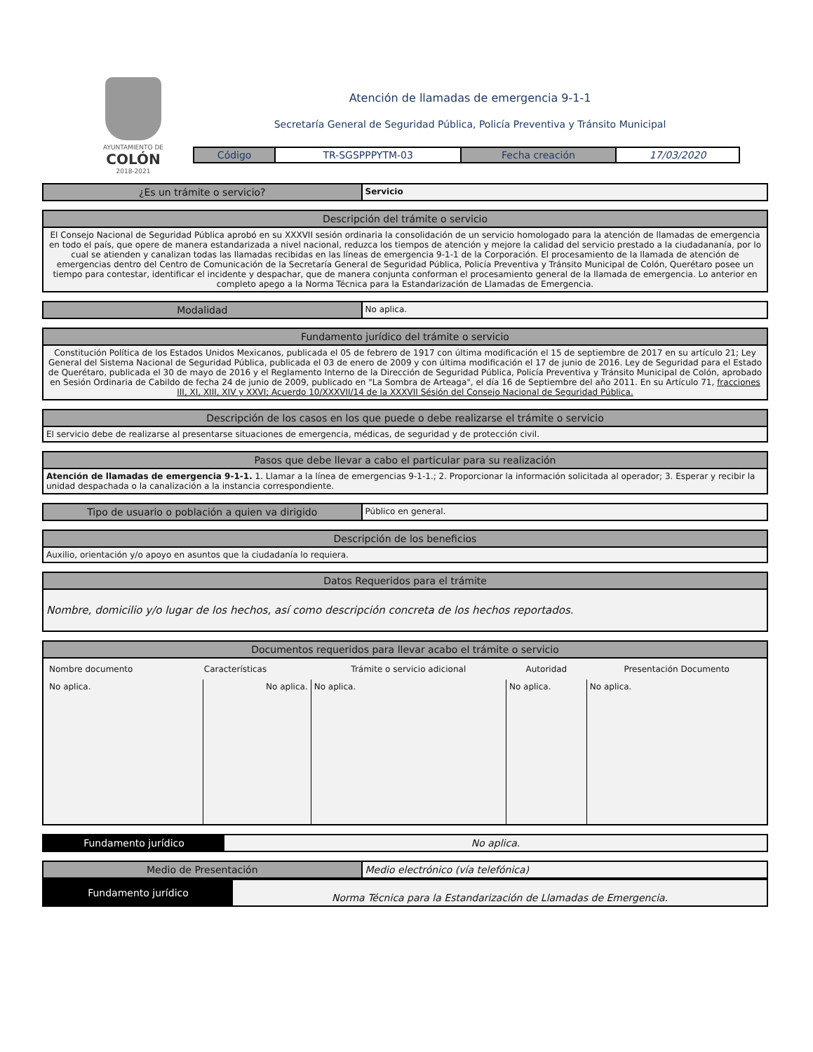AYUNTAMIENTO DE
COLÓN
2018-2021
Atención de llamadas de emergencia 9-1-1
Secretaría General de Seguridad Pública, Policía Preventiva y Tránsito Municipal
| Código | TR-SGSPPPYTM-03 | Fecha creación | 17/03/2020 |
| ¿Es un trámite o servicio? | Servicio |
| Descripción del trámite o servicio |
| El Consejo Nacional de Seguridad Pública aprobó en su XXXVII sesión ordinaria la consolidación de un servicio homologado para la atención de llamadas de emergencia en todo el país, que opere de manera estandarizada a nivel nacional, reduzca los tiempos de atención y mejore la calidad del servicio prestado a la ciudadananía, por lo cual se atienden y canalizan todas las llamadas recibidas en las líneas de emergencia 9-1-1 de la Corporación. El procesamiento de la llamada de atención de emergencias dentro del Centro de Comunicación de la Secretaría General de Seguridad Pública, Policía Preventiva y Tránsito Municipal de Colón, Querétaro posee un tiempo para contestar, identificar el incidente y despachar, que de manera conjunta conforman el procesamiento general de la llamada de emergencia. Lo anterior en completo apego a la Norma Técnica para la Estandarización de Llamadas de Emergencia. |
| Modalidad | No aplica. |
| Fundamento jurídico del trámite o servicio |
| Constitución Política de los Estados Unidos Mexicanos, publicada el 05 de febrero de 1917 con última modificación el 15 de septiembre de 2017 en su artículo 21; Ley General del Sistema Nacional de Seguridad Pública, publicada el 03 de enero de 2009 y con última modificación el 17 de junio de 2016. Ley de Seguridad para el Estado de Querétaro, publicada el 30 de mayo de 2016 y el Reglamento Interno de la Dirección de Seguridad Pública, Policía Preventiva y Tránsito Municipal de Colón, aprobado en Sesión Ordinaria de Cabildo de fecha 24 de junio de 2009, publicado en "La Sombra de Arteaga", el día 16 de Septiembre del año 2011. En su Artículo 71, fracciones III, XI, XIII, XIV y XXVI; Acuerdo 10/XXXVII/14 de la XXXVII Sésión del Consejo Nacional de Seguridad Pública. |
| Descripción de los casos en los que puede o debe realizarse el trámite o servicio |
| El servicio debe de realizarse al presentarse situaciones de emergencia, médicas, de seguridad y de protección civil. |
| Pasos que debe llevar a cabo el particular para su realización |
| Atención de llamadas de emergencia 9-1-1. 1. Llamar a la línea de emergencias 9-1-1.; 2. Proporcionar la información solicitada al operador; 3. Esperar y recibir la unidad despachada o la canalización a la instancia correspondiente. |
| Tipo de usuario o población a quien va dirigido | Público en general. |
| Descripción de los beneficios |
| Auxilio, orientación y/o apoyo en asuntos que la ciudadanía lo requiera. |
| Datos Requeridos para el trámite |
| Nombre, domicilio y/o lugar de los hechos, así como descripción concreta de los hechos reportados. |
| Documentos requeridos para llevar acabo el trámite o servicio | | | | |
| Nombre documento | Características | Trámite o servicio adicional | Autoridad | Presentación Documento |
| No aplica. | No aplica. | No aplica. | No aplica. | No aplica. |
| Fundamento jurídico | No aplica. |
| Medio de Presentación | Medio electrónico (vía telefónica) |
| Fundamento jurídico | Norma Técnica para la Estandarización de Llamadas de Emergencia. |